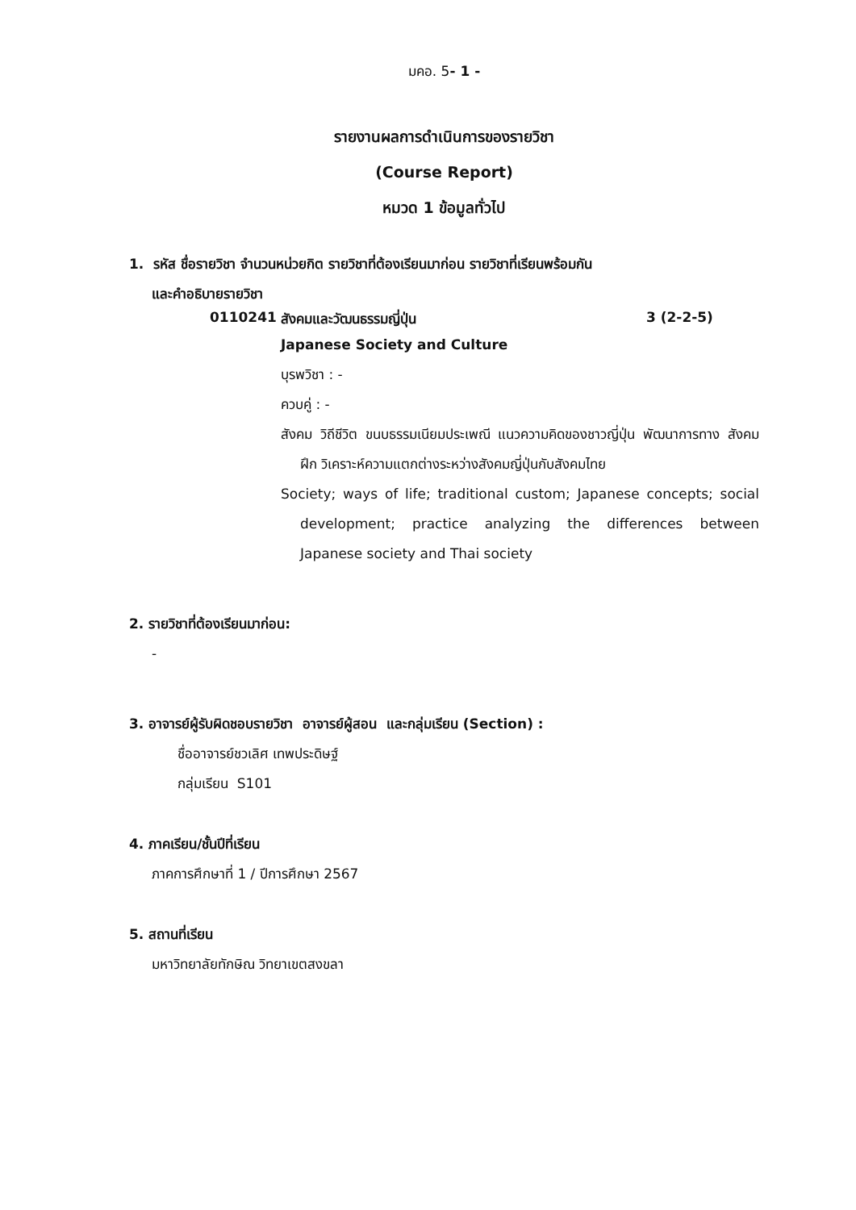มคอ. 5- 1 -
รายงานผลการดำเนินการของรายวิชา
(Course Report)
หมวด 1 ข้อมูลทั่วไป
1. รหัส ชื่อรายวิชา จำนวนหน่วยกิต รายวิชาที่ต้องเรียนมาก่อน รายวิชาที่เรียนพร้อมกัน
และคำอธิบายรายวิชา
0110241 สังคมและวัฒนธรรมญี่ปุ่น 3 (2-2-5)
Japanese Society and Culture
บุรพวิชา : -
ควบคู่ : -
สังคม วิถีชีวิต ขนบธรรมเนียมประเพณี แนวความคิดของชาวญี่ปุ่น พัฒนาการทาง สังคม ฝึก วิเคราะห์ความแตกต่างระหว่างสังคมญี่ปุ่นกับสังคมไทย
Society; ways of life; traditional custom; Japanese concepts; social development; practice analyzing the differences between Japanese society and Thai society
2. รายวิชาที่ต้องเรียนมาก่อน:
-
3. อาจารย์ผู้รับผิดชอบรายวิชา อาจารย์ผู้สอน และกลุ่มเรียน (Section) :
ชื่ออาจารย์ชวเลิศ เทพประดิษฐ์
กลุ่มเรียน S101
4. ภาคเรียน/ชั้นปีที่เรียน
ภาคการศึกษาที่ 1 / ปีการศึกษา 2567
5. สถานที่เรียน
มหาวิทยาลัยทักษิณ วิทยาเขตสงขลา